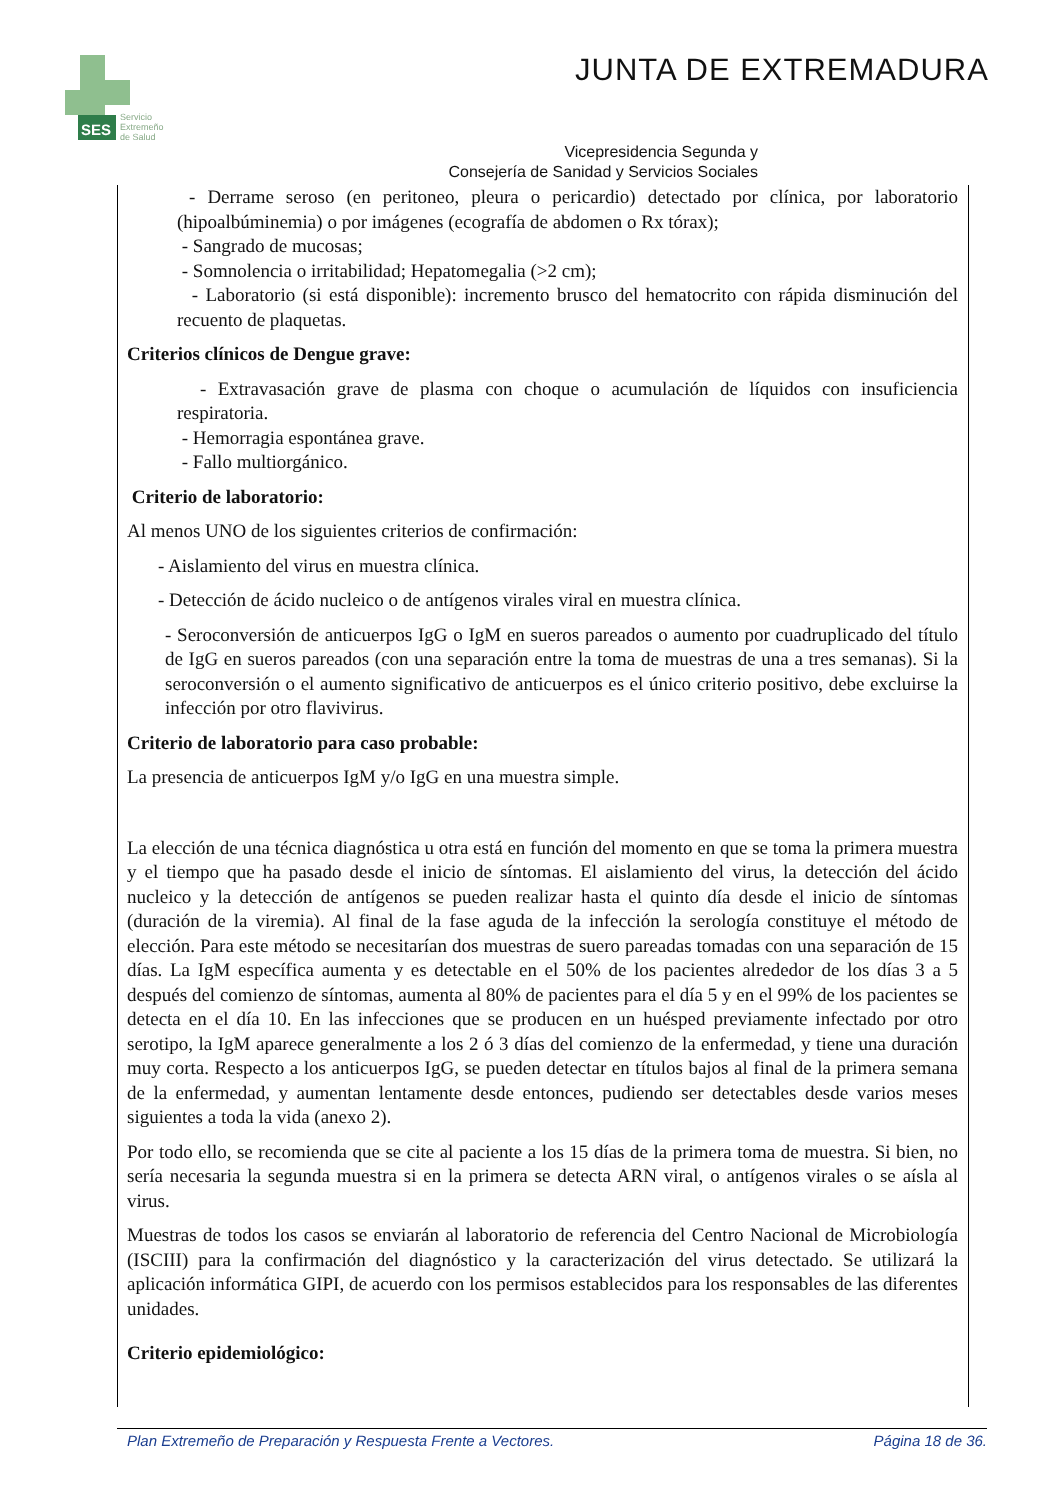SES
Servicio
Extremeño
de Salud
JUNTA DE EXTREMADURA
Vicepresidencia Segunda y
Consejería de Sanidad y Servicios Sociales
- Derrame seroso (en peritoneo, pleura o pericardio) detectado por clínica, por laboratorio (hipoalbúminemia) o por imágenes (ecografía de abdomen o Rx tórax);
- Sangrado de mucosas;
- Somnolencia o irritabilidad; Hepatomegalia (>2 cm);
- Laboratorio (si está disponible): incremento brusco del hematocrito con rápida disminución del recuento de plaquetas.
Criterios clínicos de Dengue grave:
- Extravasación grave de plasma con choque o acumulación de líquidos con insuficiencia respiratoria.
- Hemorragia espontánea grave.
- Fallo multiorgánico.
Criterio de laboratorio:
Al menos UNO de los siguientes criterios de confirmación:
- Aislamiento del virus en muestra clínica.
- Detección de ácido nucleico o de antígenos virales viral en muestra clínica.
- Seroconversión de anticuerpos IgG o IgM en sueros pareados o aumento por cuadruplicado del título de IgG en sueros pareados (con una separación entre la toma de muestras de una a tres semanas). Si la seroconversión o el aumento significativo de anticuerpos es el único criterio positivo, debe excluirse la infección por otro flavivirus.
Criterio de laboratorio para caso probable:
La presencia de anticuerpos IgM y/o IgG en una muestra simple.
La elección de una técnica diagnóstica u otra está en función del momento en que se toma la primera muestra y el tiempo que ha pasado desde el inicio de síntomas. El aislamiento del virus, la detección del ácido nucleico y la detección de antígenos se pueden realizar hasta el quinto día desde el inicio de síntomas (duración de la viremia). Al final de la fase aguda de la infección la serología constituye el método de elección. Para este método se necesitarían dos muestras de suero pareadas tomadas con una separación de 15 días. La IgM específica aumenta y es detectable en el 50% de los pacientes alrededor de los días 3 a 5 después del comienzo de síntomas, aumenta al 80% de pacientes para el día 5 y en el 99% de los pacientes se detecta en el día 10. En las infecciones que se producen en un huésped previamente infectado por otro serotipo, la IgM aparece generalmente a los 2 ó 3 días del comienzo de la enfermedad, y tiene una duración muy corta. Respecto a los anticuerpos IgG, se pueden detectar en títulos bajos al final de la primera semana de la enfermedad, y aumentan lentamente desde entonces, pudiendo ser detectables desde varios meses siguientes a toda la vida (anexo 2).
Por todo ello, se recomienda que se cite al paciente a los 15 días de la primera toma de muestra. Si bien, no sería necesaria la segunda muestra si en la primera se detecta ARN viral, o antígenos virales o se aísla al virus.
Muestras de todos los casos se enviarán al laboratorio de referencia del Centro Nacional de Microbiología (ISCIII) para la confirmación del diagnóstico y la caracterización del virus detectado. Se utilizará la aplicación informática GIPI, de acuerdo con los permisos establecidos para los responsables de las diferentes unidades.
Criterio epidemiológico:
Plan Extremeño de Preparación y Respuesta Frente a Vectores. Página 18 de 36.